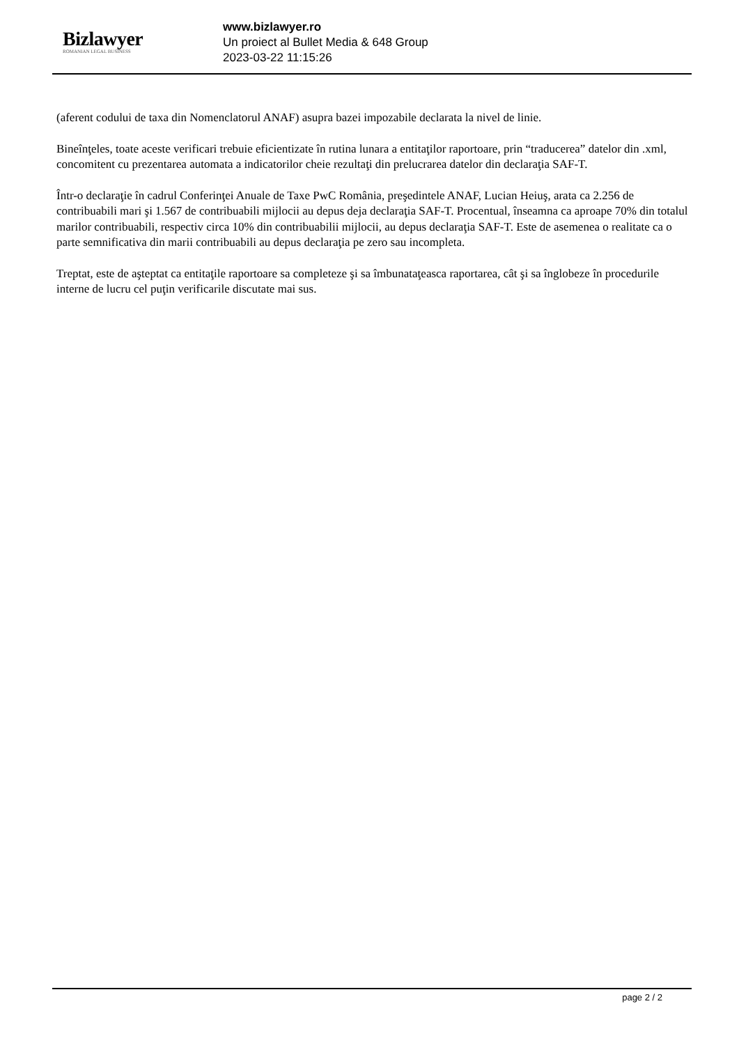Bizlawyer
ROMANIAN LEGAL BUSINESS
www.bizlawyer.ro
Un proiect al Bullet Media & 648 Group
2023-03-22 11:15:26
(aferent codului de taxa din Nomenclatorul ANAF) asupra bazei impozabile declarata la nivel de linie.
Bineînţeles, toate aceste verificari trebuie eficientizate în rutina lunara a entitaţilor raportoare, prin “traducerea” datelor din .xml, concomitent cu prezentarea automata a indicatorilor cheie rezultaţi din prelucrarea datelor din declaraţia SAF-T.
Într-o declaraţie în cadrul Conferinţei Anuale de Taxe PwC România, preşedintele ANAF, Lucian Heiuş, arata ca 2.256 de contribuabili mari şi 1.567 de contribuabili mijlocii au depus deja declaraţia SAF-T. Procentual, înseamna ca aproape 70% din totalul marilor contribuabili, respectiv circa 10% din contribuabilii mijlocii, au depus declaraţia SAF-T. Este de asemenea o realitate ca o parte semnificativa din marii contribuabili au depus declaraţia pe zero sau incompleta.
Treptat, este de aşteptat ca entitaţile raportoare sa completeze şi sa îmbunataţeasca raportarea, cât şi sa înglobeze în procedurile interne de lucru cel puţin verificarile discutate mai sus.
page 2 / 2